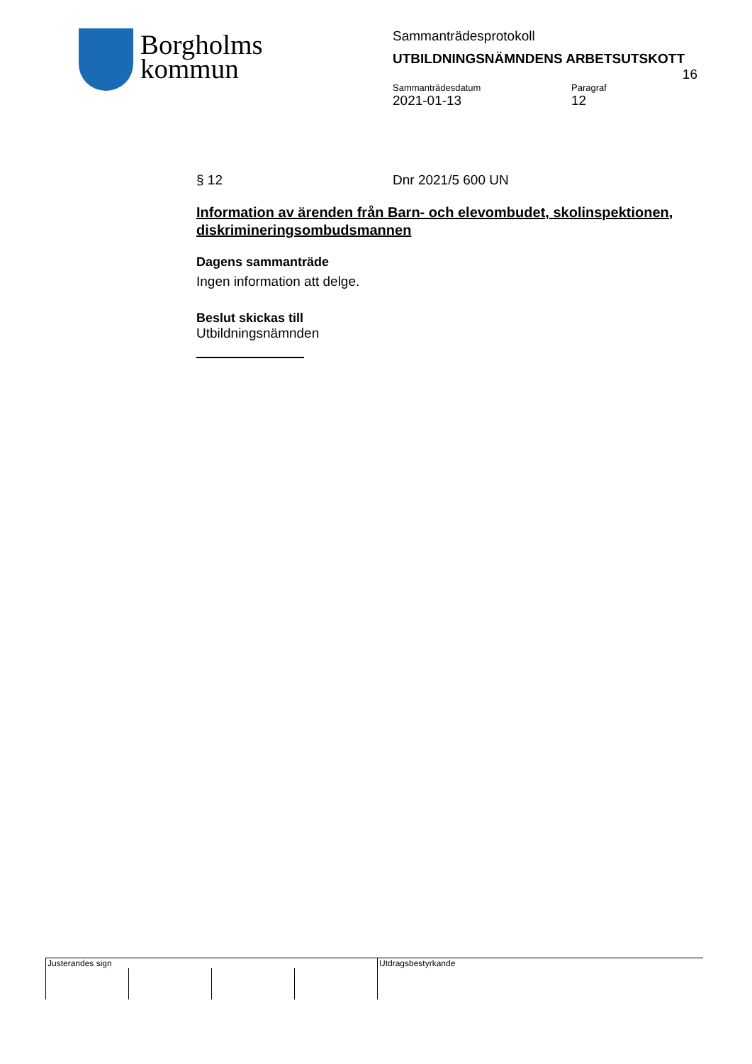Borgholms
kommun
Sammanträdesprotokoll
UTBILDNINGSNÄMNDENS ARBETSUTSKOTT
16
Sammanträdesdatum
2021-01-13
Paragraf
12
§ 12 Dnr 2021/5 600 UN
Information av ärenden från Barn- och elevombudet, skolinspektionen, diskrimineringsombudsmannen
Dagens sammanträde
Ingen information att delge.
Beslut skickas till
Utbildningsnämnden
| Justerandes sign | | | | Utdragsbestyrkande |